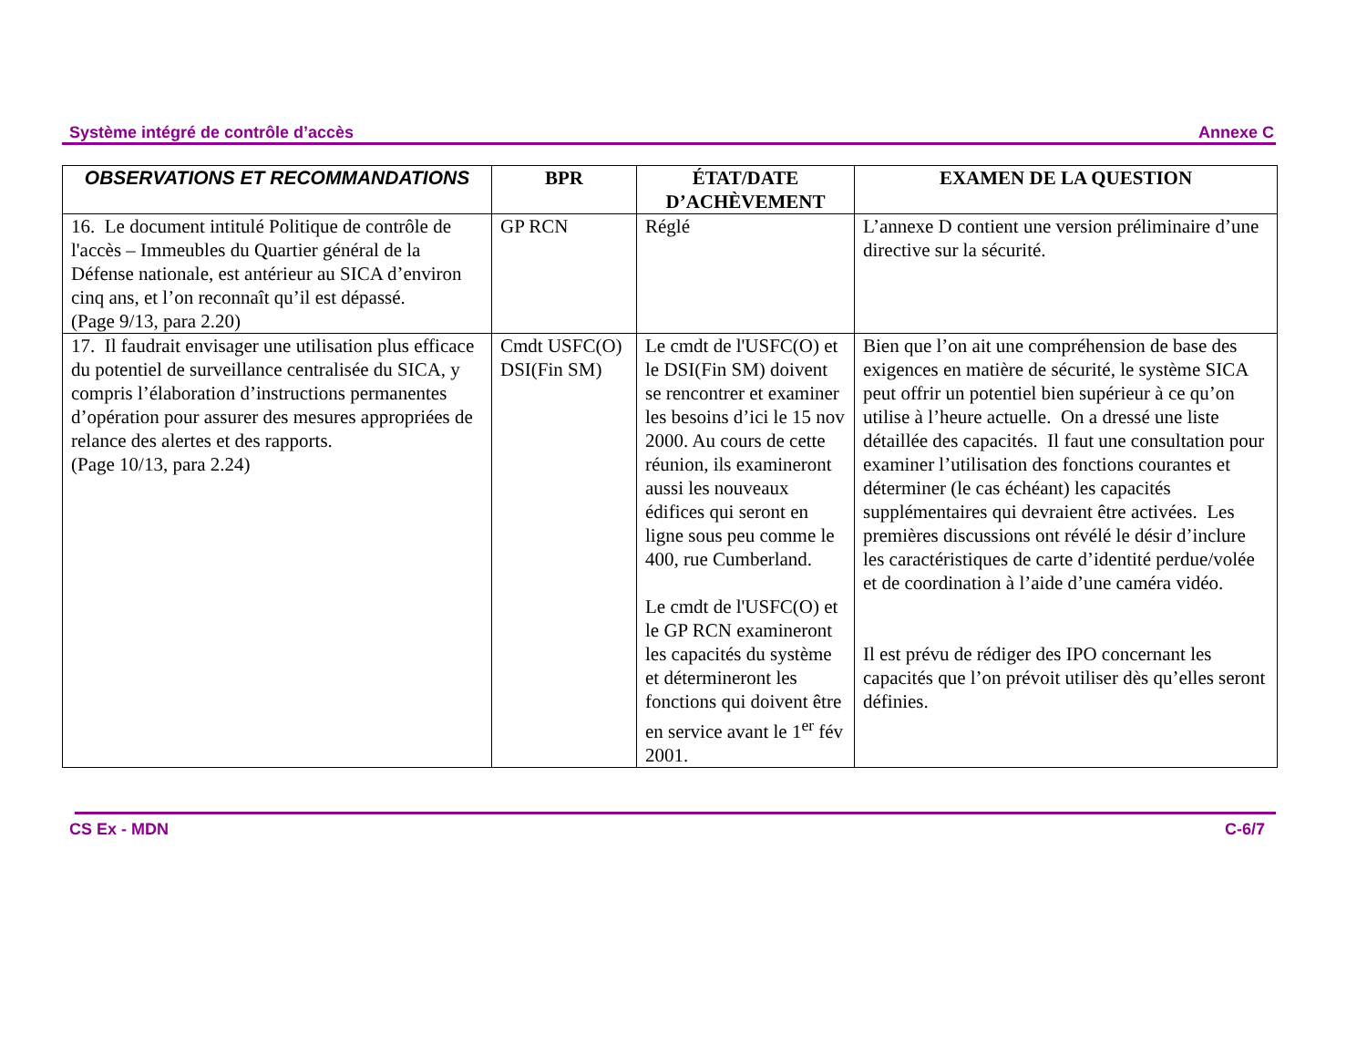Système intégré de contrôle d’accès Annexe C
| OBSERVATIONS ET RECOMMANDATIONS | BPR | ÉTAT/DATE D’ACHÈVEMENT | EXAMEN DE LA QUESTION |
| --- | --- | --- | --- |
| 16. Le document intitulé Politique de contrôle de l'accès – Immeubles du Quartier général de la Défense nationale, est antérieur au SICA d’environ cinq ans, et l’on reconnaît qu’il est dépassé. (Page 9/13, para 2.20) | GP RCN | Réglé | L’annexe D contient une version préliminaire d’une directive sur la sécurité. |
| 17. Il faudrait envisager une utilisation plus efficace du potentiel de surveillance centralisée du SICA, y compris l’élaboration d’instructions permanentes d’opération pour assurer des mesures appropriées de relance des alertes et des rapports. (Page 10/13, para 2.24) | Cmdt USFC(O) DSI(Fin SM) | Le cmdt de l'USFC(O) et le DSI(Fin SM) doivent se rencontrer et examiner les besoins d’ici le 15 nov 2000. Au cours de cette réunion, ils examineront aussi les nouveaux édifices qui seront en ligne sous peu comme le 400, rue Cumberland. Le cmdt de l'USFC(O) et le GP RCN examineront les capacités du système et détermineront les fonctions qui doivent être en service avant le 1<sup>er</sup> fév 2001. | Bien que l’on ait une compréhension de base des exigences en matière de sécurité, le système SICA peut offrir un potentiel bien supérieur à ce qu’on utilise à l’heure actuelle. On a dressé une liste détaillée des capacités. Il faut une consultation pour examiner l’utilisation des fonctions courantes et déterminer (le cas échéant) les capacités supplémentaires qui devraient être activées. Les premières discussions ont révélé le désir d’inclure les caractéristiques de carte d’identité perdue/volée et de coordination à l’aide d’une caméra vidéo. Il est prévu de rédiger des IPO concernant les capacités que l’on prévoit utiliser dès qu’elles seront définies. |
CS Ex - MDN C-6/7